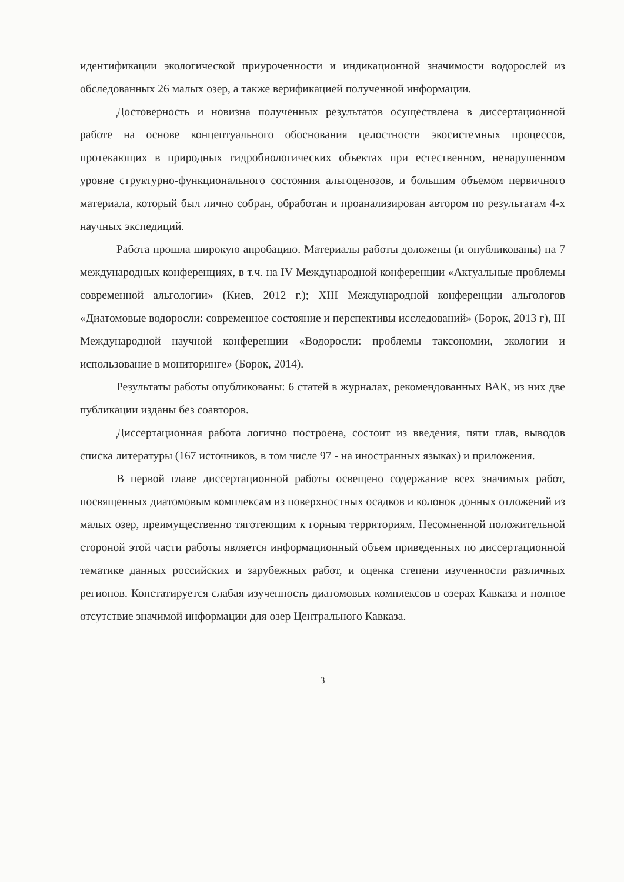идентификации экологической приуроченности и индикационной значимости водорослей из обследованных 26 малых озер, а также верификацией полученной информации.
Достоверность и новизна полученных результатов осуществлена в диссертационной работе на основе концептуального обоснования целостности экосистемных процессов, протекающих в природных гидробиологических объектах при естественном, ненарушенном уровне структурно-функционального состояния альгоценозов, и большим объемом первичного материала, который был лично собран, обработан и проанализирован автором по результатам 4-х научных экспедиций.
Работа прошла широкую апробацию. Материалы работы доложены (и опубликованы) на 7 международных конференциях, в т.ч. на IV Международной конференции «Актуальные проблемы современной альгологии» (Киев, 2012 г.); XIII Международной конференции альгологов «Диатомовые водоросли: современное состояние и перспективы исследований» (Борок, 2013 г), III Международной научной конференции «Водоросли: проблемы таксономии, экологии и использование в мониторинге» (Борок, 2014).
Результаты работы опубликованы: 6 статей в журналах, рекомендованных ВАК, из них две публикации изданы без соавторов.
Диссертационная работа логично построена, состоит из введения, пяти глав, выводов списка литературы (167 источников, в том числе 97 - на иностранных языках) и приложения.
В первой главе диссертационной работы освещено содержание всех значимых работ, посвященных диатомовым комплексам из поверхностных осадков и колонок донных отложений из малых озер, преимущественно тяготеющим к горным территориям. Несомненной положительной стороной этой части работы является информационный объем приведенных по диссертационной тематике данных российских и зарубежных работ, и оценка степени изученности различных регионов. Констатируется слабая изученность диатомовых комплексов в озерах Кавказа и полное отсутствие значимой информации для озер Центрального Кавказа.
3